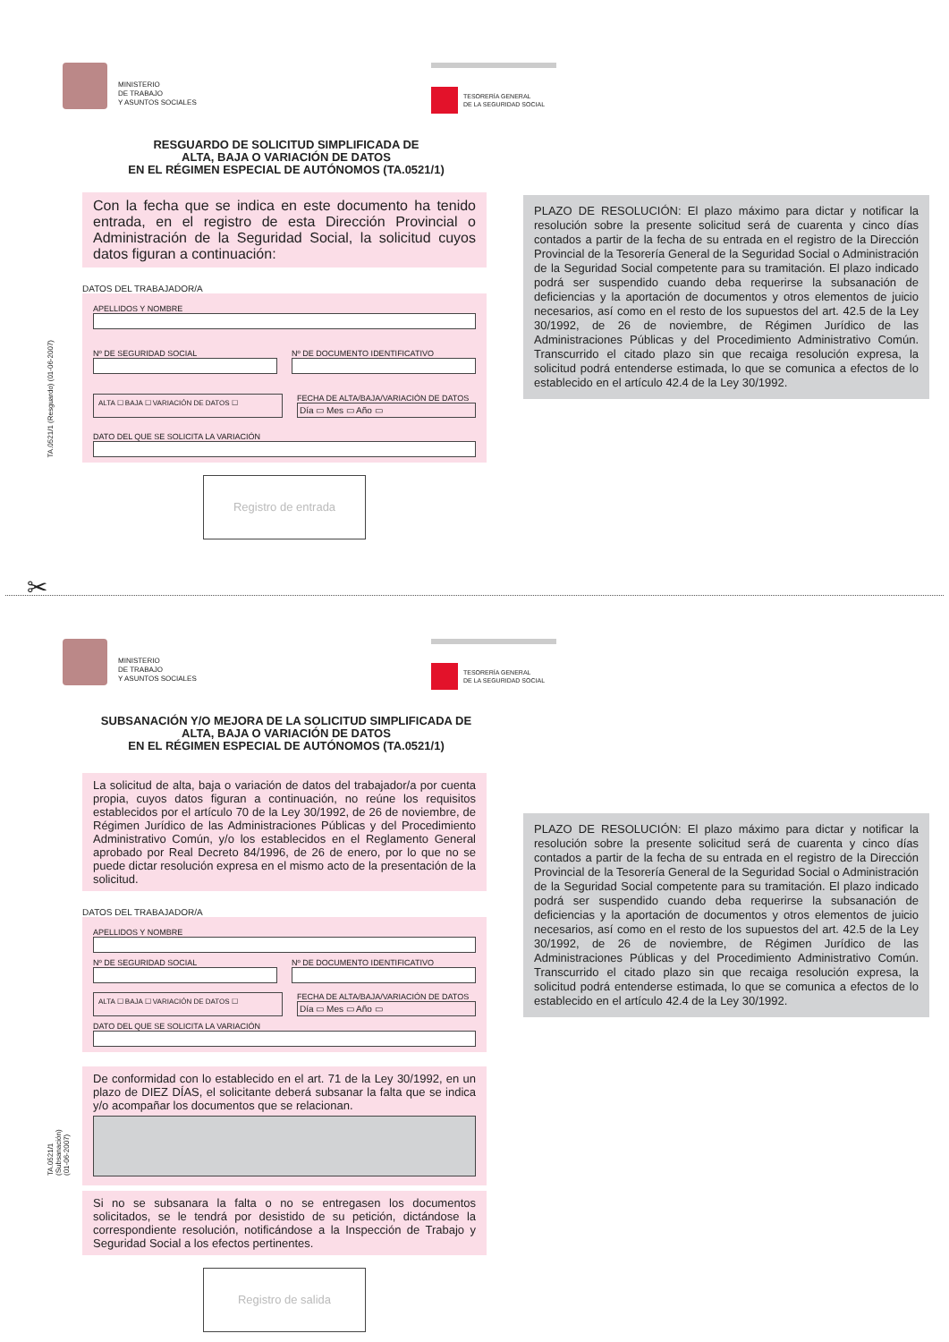MINISTERIO
DE TRABAJO
Y ASUNTOS SOCIALES
TESORERÍA GENERAL
DE LA SEGURIDAD SOCIAL
RESGUARDO DE SOLICITUD SIMPLIFICADA DE
ALTA, BAJA O VARIACIÓN DE DATOS
EN EL RÉGIMEN ESPECIAL DE AUTÓNOMOS (TA.0521/1)
Con la fecha que se indica en este documento ha tenido entrada, en el registro de esta Dirección Provincial o Administración de la Seguridad Social, la solicitud cuyos datos figuran a continuación:
DATOS DEL TRABAJADOR/A
APELLIDOS Y NOMBRE
Nº DE SEGURIDAD SOCIAL Nº DE DOCUMENTO IDENTIFICATIVO
ALTA ☐ BAJA ☐ VARIACIÓN DE DATOS ☐
FECHA DE ALTA/BAJA/VARIACIÓN DE DATOS
Día ▭ Mes ▭ Año ▭
DATO DEL QUE SE SOLICITA LA VARIACIÓN
Registro de entrada
TA.0521/1 (Resguardo) (01-06-2007)
PLAZO DE RESOLUCIÓN: El plazo máximo para dictar y notificar la resolución sobre la presente solicitud será de cuarenta y cinco días contados a partir de la fecha de su entrada en el registro de la Dirección Provincial de la Tesorería General de la Seguridad Social o Administración de la Seguridad Social competente para su tramitación. El plazo indicado podrá ser suspendido cuando deba requerirse la subsanación de deficiencias y la aportación de documentos y otros elementos de juicio necesarios, así como en el resto de los supuestos del art. 42.5 de la Ley 30/1992, de 26 de noviembre, de Régimen Jurídico de las Administraciones Públicas y del Procedimiento Administrativo Común. Transcurrido el citado plazo sin que recaiga resolución expresa, la solicitud podrá entenderse estimada, lo que se comunica a efectos de lo establecido en el artículo 42.4 de la Ley 30/1992.
✂
MINISTERIO
DE TRABAJO
Y ASUNTOS SOCIALES
TESORERÍA GENERAL
DE LA SEGURIDAD SOCIAL
SUBSANACIÓN Y/O MEJORA DE LA SOLICITUD SIMPLIFICADA DE
ALTA, BAJA O VARIACIÓN DE DATOS
EN EL RÉGIMEN ESPECIAL DE AUTÓNOMOS (TA.0521/1)
La solicitud de alta, baja o variación de datos del trabajador/a por cuenta propia, cuyos datos figuran a continuación, no reúne los requisitos establecidos por el artículo 70 de la Ley 30/1992, de 26 de noviembre, de Régimen Jurídico de las Administraciones Públicas y del Procedimiento Administrativo Común, y/o los establecidos en el Reglamento General aprobado por Real Decreto 84/1996, de 26 de enero, por lo que no se puede dictar resolución expresa en el mismo acto de la presentación de la solicitud.
DATOS DEL TRABAJADOR/A
APELLIDOS Y NOMBRE
Nº DE SEGURIDAD SOCIAL Nº DE DOCUMENTO IDENTIFICATIVO
ALTA ☐ BAJA ☐ VARIACIÓN DE DATOS ☐
FECHA DE ALTA/BAJA/VARIACIÓN DE DATOS
Día ▭ Mes ▭ Año ▭
DATO DEL QUE SE SOLICITA LA VARIACIÓN
De conformidad con lo establecido en el art. 71 de la Ley 30/1992, en un plazo de DIEZ DÍAS, el solicitante deberá subsanar la falta que se indica y/o acompañar los documentos que se relacionan.
Si no se subsanara la falta o no se entregasen los documentos solicitados, se le tendrá por desistido de su petición, dictándose la correspondiente resolución, notificándose a la Inspección de Trabajo y Seguridad Social a los efectos pertinentes.
Registro de salida
TA.0521/1 (Subsanación) (01-06-2007)
PLAZO DE RESOLUCIÓN: El plazo máximo para dictar y notificar la resolución sobre la presente solicitud será de cuarenta y cinco días contados a partir de la fecha de su entrada en el registro de la Dirección Provincial de la Tesorería General de la Seguridad Social o Administración de la Seguridad Social competente para su tramitación. El plazo indicado podrá ser suspendido cuando deba requerirse la subsanación de deficiencias y la aportación de documentos y otros elementos de juicio necesarios, así como en el resto de los supuestos del art. 42.5 de la Ley 30/1992, de 26 de noviembre, de Régimen Jurídico de las Administraciones Públicas y del Procedimiento Administrativo Común. Transcurrido el citado plazo sin que recaiga resolución expresa, la solicitud podrá entenderse estimada, lo que se comunica a efectos de lo establecido en el artículo 42.4 de la Ley 30/1992.